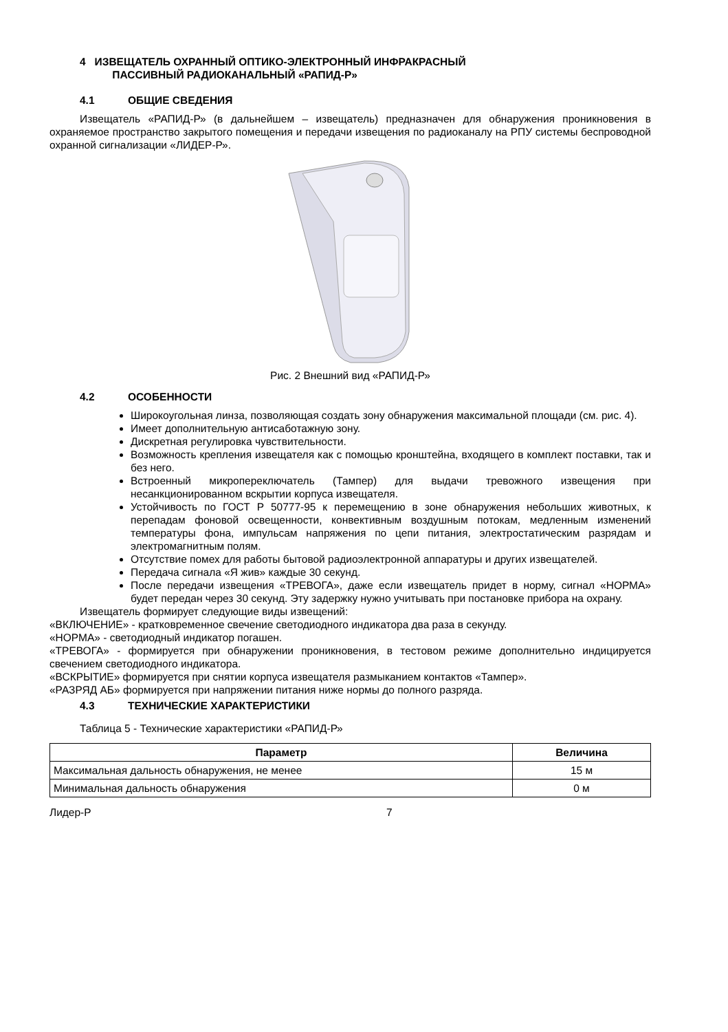4 ИЗВЕЩАТЕЛЬ ОХРАННЫЙ ОПТИКО-ЭЛЕКТРОННЫЙ ИНФРАКРАСНЫЙ
ПАССИВНЫЙ РАДИОКАНАЛЬНЫЙ «РАПИД-Р»
4.1 ОБЩИЕ СВЕДЕНИЯ
Извещатель «РАПИД-Р» (в дальнейшем – извещатель) предназначен для обнаружения проникновения в охраняемое пространство закрытого помещения и передачи извещения по радиоканалу на РПУ системы беспроводной охранной сигнализации «ЛИДЕР-Р».
Рис. 2 Внешний вид «РАПИД-Р»
4.2 ОСОБЕННОСТИ
Широкоугольная линза, позволяющая создать зону обнаружения максимальной площади (см. рис. 4).
Имеет дополнительную антисаботажную зону.
Дискретная регулировка чувствительности.
Возможность крепления извещателя как с помощью кронштейна, входящего в комплект поставки, так и без него.
Встроенный микропереключатель (Тампер) для выдачи тревожного извещения при несанкционированном вскрытии корпуса извещателя.
Устойчивость по ГОСТ Р 50777-95 к перемещению в зоне обнаружения небольших животных, к перепадам фоновой освещенности, конвективным воздушным потокам, медленным изменений температуры фона, импульсам напряжения по цепи питания, электростатическим разрядам и электромагнитным полям.
Отсутствие помех для работы бытовой радиоэлектронной аппаратуры и других извещателей.
Передача сигнала «Я жив» каждые 30 секунд.
После передачи извещения «ТРЕВОГА», даже если извещатель придет в норму, сигнал «НОРМА» будет передан через 30 секунд. Эту задержку нужно учитывать при постановке прибора на охрану.
Извещатель формирует следующие виды извещений:
«ВКЛЮЧЕНИЕ» - кратковременное свечение светодиодного индикатора два раза в секунду.
«НОРМА» - светодиодный индикатор погашен.
«ТРЕВОГА» - формируется при обнаружении проникновения, в тестовом режиме дополнительно индицируется свечением светодиодного индикатора.
«ВСКРЫТИЕ» формируется при снятии корпуса извещателя размыканием контактов «Тампер».
«РАЗРЯД АБ» формируется при напряжении питания ниже нормы до полного разряда.
4.3 ТЕХНИЧЕСКИЕ ХАРАКТЕРИСТИКИ
Таблица 5 - Технические характеристики «РАПИД-Р»
| Параметр | Величина |
| --- | --- |
| Максимальная дальность обнаружения, не менее | 15 м |
| Минимальная дальность обнаружения | 0 м |
Лидер-Р 7